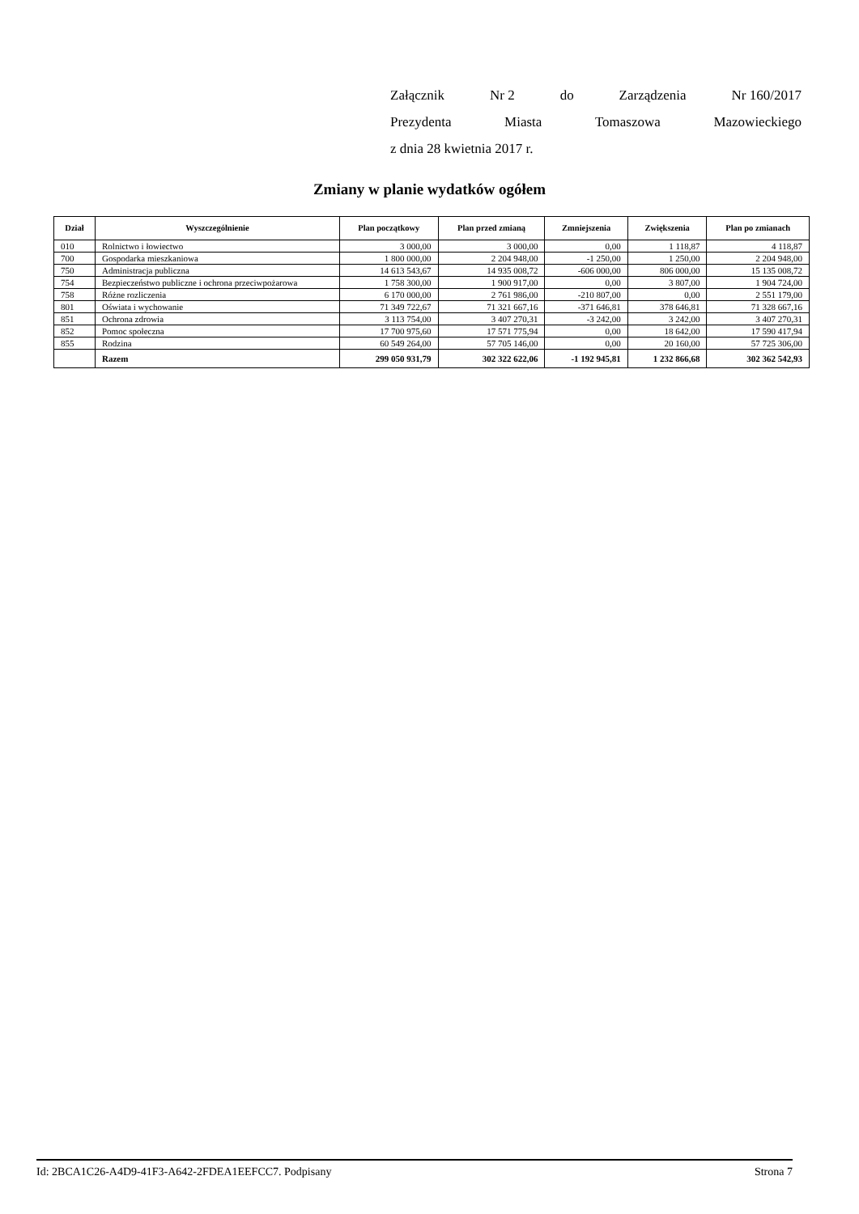Załącznik Nr 2 do Zarządzenia Nr 160/2017
Prezydenta Miasta Tomaszowa Mazowieckiego
z dnia 28 kwietnia 2017 r.
Zmiany w planie wydatków ogółem
| Dział | Wyszczególnienie | Plan początkowy | Plan przed zmianą | Zmniejszenia | Zwiększenia | Plan po zmianach |
| --- | --- | --- | --- | --- | --- | --- |
| 010 | Rolnictwo i łowiectwo | 3 000,00 | 3 000,00 | 0,00 | 1 118,87 | 4 118,87 |
| 700 | Gospodarka mieszkaniowa | 1 800 000,00 | 2 204 948,00 | -1 250,00 | 1 250,00 | 2 204 948,00 |
| 750 | Administracja publiczna | 14 613 543,67 | 14 935 008,72 | -606 000,00 | 806 000,00 | 15 135 008,72 |
| 754 | Bezpieczeństwo publiczne i ochrona przeciwpożarowa | 1 758 300,00 | 1 900 917,00 | 0,00 | 3 807,00 | 1 904 724,00 |
| 758 | Różne rozliczenia | 6 170 000,00 | 2 761 986,00 | -210 807,00 | 0,00 | 2 551 179,00 |
| 801 | Oświata i wychowanie | 71 349 722,67 | 71 321 667,16 | -371 646,81 | 378 646,81 | 71 328 667,16 |
| 851 | Ochrona zdrowia | 3 113 754,00 | 3 407 270,31 | -3 242,00 | 3 242,00 | 3 407 270,31 |
| 852 | Pomoc społeczna | 17 700 975,60 | 17 571 775,94 | 0,00 | 18 642,00 | 17 590 417,94 |
| 855 | Rodzina | 60 549 264,00 | 57 705 146,00 | 0,00 | 20 160,00 | 57 725 306,00 |
| | Razem | 299 050 931,79 | 302 322 622,06 | -1 192 945,81 | 1 232 866,68 | 302 362 542,93 |
Id: 2BCA1C26-A4D9-41F3-A642-2FDEA1EEFCC7. Podpisany Strona 7